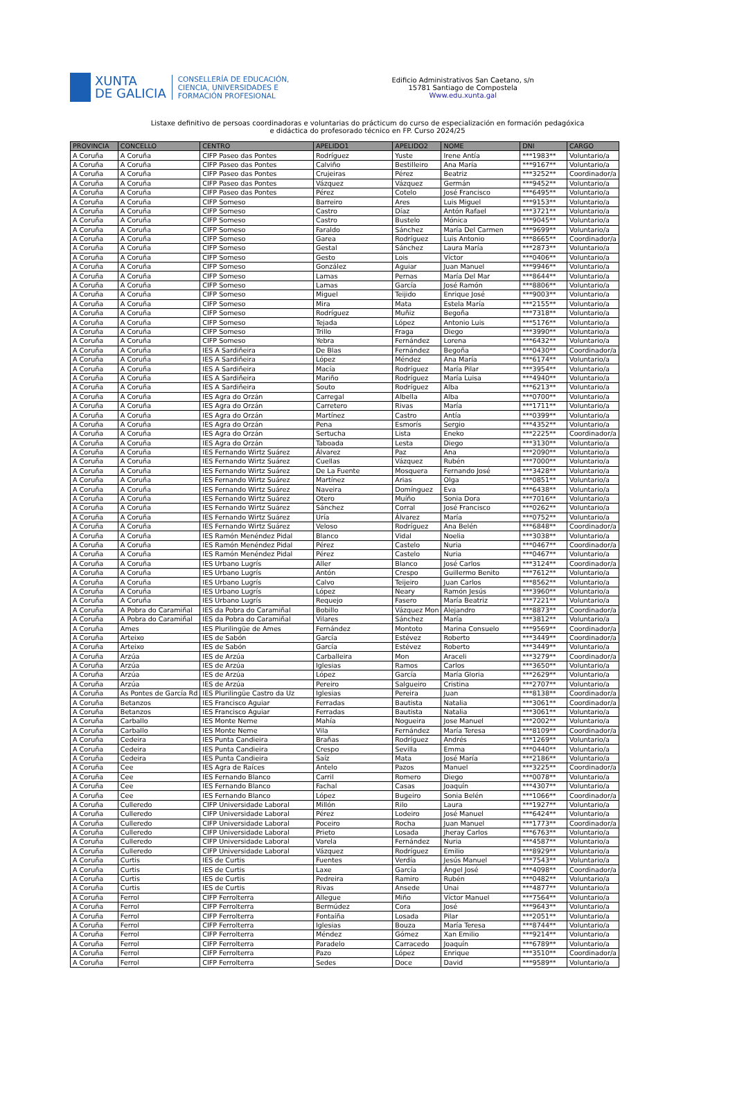XUNTA
DE GALICIA
CONSELLERÍA DE EDUCACIÓN,
CIENCIA, UNIVERSIDADES E
FORMACIÓN PROFESIONAL
Edificio Administrativos San Caetano, s/n
15781 Santiago de Compostela
Www.edu.xunta.gal
Listaxe definitivo de persoas coordinadoras e voluntarias do prácticum do curso de especialización en formación pedagóxica
e didáctica do profesorado técnico en FP. Curso 2024/25
| PROVINCIA | CONCELLO | CENTRO | APELIDO1 | APELIDO2 | NOME | DNI | CARGO |
| --- | --- | --- | --- | --- | --- | --- | --- |
| A Coruña | A Coruña | CIFP Paseo das Pontes | Rodríguez | Yuste | Irene Antía | ***1983** | Voluntario/a |
| A Coruña | A Coruña | CIFP Paseo das Pontes | Calviño | Bestilleiro | Ana María | ***9167** | Voluntario/a |
| A Coruña | A Coruña | CIFP Paseo das Pontes | Crujeiras | Pérez | Beatriz | ***3252** | Coordinador/a |
| A Coruña | A Coruña | CIFP Paseo das Pontes | Vázquez | Vázquez | Germán | ***9452** | Voluntario/a |
| A Coruña | A Coruña | CIFP Paseo das Pontes | Pérez | Cotelo | José Francisco | ***6495** | Voluntario/a |
| A Coruña | A Coruña | CIFP Someso | Barreiro | Ares | Luis Miguel | ***9153** | Voluntario/a |
| A Coruña | A Coruña | CIFP Someso | Castro | Díaz | Antón Rafael | ***3721** | Voluntario/a |
| A Coruña | A Coruña | CIFP Someso | Castro | Bustelo | Mónica | ***9045** | Voluntario/a |
| A Coruña | A Coruña | CIFP Someso | Faraldo | Sánchez | María Del Carmen | ***9699** | Voluntario/a |
| A Coruña | A Coruña | CIFP Someso | Garea | Rodríguez | Luis Antonio | ***8665** | Coordinador/a |
| A Coruña | A Coruña | CIFP Someso | Gestal | Sánchez | Laura María | ***2873** | Voluntario/a |
| A Coruña | A Coruña | CIFP Someso | Gesto | Lois | Víctor | ***0406** | Voluntario/a |
| A Coruña | A Coruña | CIFP Someso | González | Aguiar | Juan Manuel | ***9946** | Voluntario/a |
| A Coruña | A Coruña | CIFP Someso | Lamas | Pernas | María Del Mar | ***8644** | Voluntario/a |
| A Coruña | A Coruña | CIFP Someso | Lamas | García | José Ramón | ***8806** | Voluntario/a |
| A Coruña | A Coruña | CIFP Someso | Miguel | Teijido | Enrique José | ***9003** | Voluntario/a |
| A Coruña | A Coruña | CIFP Someso | Mira | Mata | Estela María | ***2155** | Voluntario/a |
| A Coruña | A Coruña | CIFP Someso | Rodríguez | Muñiz | Begoña | ***7318** | Voluntario/a |
| A Coruña | A Coruña | CIFP Someso | Tejada | López | Antonio Luis | ***5176** | Voluntario/a |
| A Coruña | A Coruña | CIFP Someso | Trillo | Fraga | Diego | ***3990** | Voluntario/a |
| A Coruña | A Coruña | CIFP Someso | Yebra | Fernández | Lorena | ***6432** | Voluntario/a |
| A Coruña | A Coruña | IES A Sardiñeira | De Blas | Fernández | Begoña | ***0430** | Coordinador/a |
| A Coruña | A Coruña | IES A Sardiñeira | López | Méndez | Ana María | ***6174** | Voluntario/a |
| A Coruña | A Coruña | IES A Sardiñeira | Macía | Rodríguez | María Pilar | ***3954** | Voluntario/a |
| A Coruña | A Coruña | IES A Sardiñeira | Mariño | Rodríguez | María Luisa | ***4940** | Voluntario/a |
| A Coruña | A Coruña | IES A Sardiñeira | Souto | Rodríguez | Alba | ***6213** | Voluntario/a |
| A Coruña | A Coruña | IES Agra do Orzán | Carregal | Albella | Alba | ***0700** | Voluntario/a |
| A Coruña | A Coruña | IES Agra do Orzán | Carretero | Rivas | María | ***1711** | Voluntario/a |
| A Coruña | A Coruña | IES Agra do Orzán | Martínez | Castro | Antía | ***0399** | Voluntario/a |
| A Coruña | A Coruña | IES Agra do Orzán | Pena | Esmorís | Sergio | ***4352** | Voluntario/a |
| A Coruña | A Coruña | IES Agra do Orzán | Sertucha | Lista | Eneko | ***2225** | Coordinador/a |
| A Coruña | A Coruña | IES Agra do Orzán | Taboada | Lesta | Diego | ***3130** | Voluntario/a |
| A Coruña | A Coruña | IES Fernando Wirtz Suárez | Álvarez | Paz | Ana | ***2090** | Voluntario/a |
| A Coruña | A Coruña | IES Fernando Wirtz Suárez | Cuellas | Vázquez | Rubén | ***7000** | Voluntario/a |
| A Coruña | A Coruña | IES Fernando Wirtz Suárez | De La Fuente | Mosquera | Fernando José | ***3428** | Voluntario/a |
| A Coruña | A Coruña | IES Fernando Wirtz Suárez | Martínez | Arias | Olga | ***0851** | Voluntario/a |
| A Coruña | A Coruña | IES Fernando Wirtz Suárez | Naveira | Domínguez | Eva | ***6438** | Voluntario/a |
| A Coruña | A Coruña | IES Fernando Wirtz Suárez | Otero | Muíño | Sonia Dora | ***7016** | Voluntario/a |
| A Coruña | A Coruña | IES Fernando Wirtz Suárez | Sánchez | Corral | José Francisco | ***0262** | Voluntario/a |
| A Coruña | A Coruña | IES Fernando Wirtz Suárez | Uría | Álvarez | María | ***0752** | Voluntario/a |
| A Coruña | A Coruña | IES Fernando Wirtz Suárez | Veloso | Rodríguez | Ana Belén | ***6848** | Coordinador/a |
| A Coruña | A Coruña | IES Ramón Menéndez Pidal | Blanco | Vidal | Noelia | ***3038** | Voluntario/a |
| A Coruña | A Coruña | IES Ramón Menéndez Pidal | Pérez | Castelo | Nuria | ***0467** | Coordinador/a |
| A Coruña | A Coruña | IES Ramón Menéndez Pidal | Pérez | Castelo | Nuria | ***0467** | Voluntario/a |
| A Coruña | A Coruña | IES Urbano Lugrís | Aller | Blanco | José Carlos | ***3124** | Coordinador/a |
| A Coruña | A Coruña | IES Urbano Lugrís | Antón | Crespo | Guillermo Benito | ***7612** | Voluntario/a |
| A Coruña | A Coruña | IES Urbano Lugrís | Calvo | Teijeiro | Juan Carlos | ***8562** | Voluntario/a |
| A Coruña | A Coruña | IES Urbano Lugrís | López | Neary | Ramón Jesús | ***3960** | Voluntario/a |
| A Coruña | A Coruña | IES Urbano Lugrís | Requejo | Fasero | María Beatriz | ***7221** | Voluntario/a |
| A Coruña | A Pobra do Caramiñal | IES da Pobra do Caramiñal | Bobillo | Vázquez Mon | Alejandro | ***8873** | Coordinador/a |
| A Coruña | A Pobra do Caramiñal | IES da Pobra do Caramiñal | Vilares | Sánchez | María | ***3812** | Voluntario/a |
| A Coruña | Ames | IES Plurilingüe de Ames | Fernández | Montoto | Marina Consuelo | ***9569** | Coordinador/a |
| A Coruña | Arteixo | IES de Sabón | García | Estévez | Roberto | ***3449** | Coordinador/a |
| A Coruña | Arteixo | IES de Sabón | García | Estévez | Roberto | ***3449** | Voluntario/a |
| A Coruña | Arzúa | IES de Arzúa | Carballeira | Mon | Araceli | ***3279** | Coordinador/a |
| A Coruña | Arzúa | IES de Arzúa | Iglesias | Ramos | Carlos | ***3650** | Voluntario/a |
| A Coruña | Arzúa | IES de Arzúa | López | García | María Gloria | ***2629** | Voluntario/a |
| A Coruña | Arzúa | IES de Arzúa | Pereiro | Salgueiro | Cristina | ***2707** | Voluntario/a |
| A Coruña | As Pontes de García Rd | IES Plurilingüe Castro da Uz | Iglesias | Pereira | Juan | ***8138** | Coordinador/a |
| A Coruña | Betanzos | IES Francisco Aguiar | Ferradas | Bautista | Natalia | ***3061** | Coordinador/a |
| A Coruña | Betanzos | IES Francisco Aguiar | Ferradas | Bautista | Natalia | ***3061** | Voluntario/a |
| A Coruña | Carballo | IES Monte Neme | Mahía | Nogueira | Jose Manuel | ***2002** | Voluntario/a |
| A Coruña | Carballo | IES Monte Neme | Vila | Fernández | María Teresa | ***8109** | Coordinador/a |
| A Coruña | Cedeira | IES Punta Candieira | Brañas | Rodríguez | Andrés | ***1269** | Voluntario/a |
| A Coruña | Cedeira | IES Punta Candieira | Crespo | Sevilla | Emma | ***0440** | Voluntario/a |
| A Coruña | Cedeira | IES Punta Candieira | Saíz | Mata | José María | ***2186** | Voluntario/a |
| A Coruña | Cee | IES Agra de Raíces | Antelo | Pazos | Manuel | ***3225** | Coordinador/a |
| A Coruña | Cee | IES Fernando Blanco | Carril | Romero | Diego | ***0078** | Voluntario/a |
| A Coruña | Cee | IES Fernando Blanco | Fachal | Casas | Joaquín | ***4307** | Voluntario/a |
| A Coruña | Cee | IES Fernando Blanco | López | Bugeiro | Sonia Belén | ***1066** | Coordinador/a |
| A Coruña | Culleredo | CIFP Universidade Laboral | Millón | Rilo | Laura | ***1927** | Voluntario/a |
| A Coruña | Culleredo | CIFP Universidade Laboral | Pérez | Lodeiro | José Manuel | ***6424** | Voluntario/a |
| A Coruña | Culleredo | CIFP Universidade Laboral | Poceiro | Rocha | Juan Manuel | ***1773** | Coordinador/a |
| A Coruña | Culleredo | CIFP Universidade Laboral | Prieto | Losada | Jheray Carlos | ***6763** | Voluntario/a |
| A Coruña | Culleredo | CIFP Universidade Laboral | Varela | Fernández | Nuria | ***4587** | Voluntario/a |
| A Coruña | Culleredo | CIFP Universidade Laboral | Vázquez | Rodríguez | Emilio | ***8929** | Voluntario/a |
| A Coruña | Curtis | IES de Curtis | Fuentes | Verdía | Jesús Manuel | ***7543** | Voluntario/a |
| A Coruña | Curtis | IES de Curtis | Laxe | García | Ángel José | ***4098** | Coordinador/a |
| A Coruña | Curtis | IES de Curtis | Pedreira | Ramiro | Rubén | ***0482** | Voluntario/a |
| A Coruña | Curtis | IES de Curtis | Rivas | Ansede | Unai | ***4877** | Voluntario/a |
| A Coruña | Ferrol | CIFP Ferrolterra | Allegue | Miño | Víctor Manuel | ***7564** | Voluntario/a |
| A Coruña | Ferrol | CIFP Ferrolterra | Bermúdez | Cora | José | ***9643** | Voluntario/a |
| A Coruña | Ferrol | CIFP Ferrolterra | Fontaíña | Losada | Pilar | ***2051** | Voluntario/a |
| A Coruña | Ferrol | CIFP Ferrolterra | Iglesias | Bouza | María Teresa | ***8744** | Voluntario/a |
| A Coruña | Ferrol | CIFP Ferrolterra | Méndez | Gómez | Xan Emilio | ***9214** | Voluntario/a |
| A Coruña | Ferrol | CIFP Ferrolterra | Paradelo | Carracedo | Joaquín | ***6789** | Voluntario/a |
| A Coruña | Ferrol | CIFP Ferrolterra | Pazo | López | Enrique | ***3510** | Coordinador/a |
| A Coruña | Ferrol | CIFP Ferrolterra | Sedes | Doce | David | ***9589** | Voluntario/a |